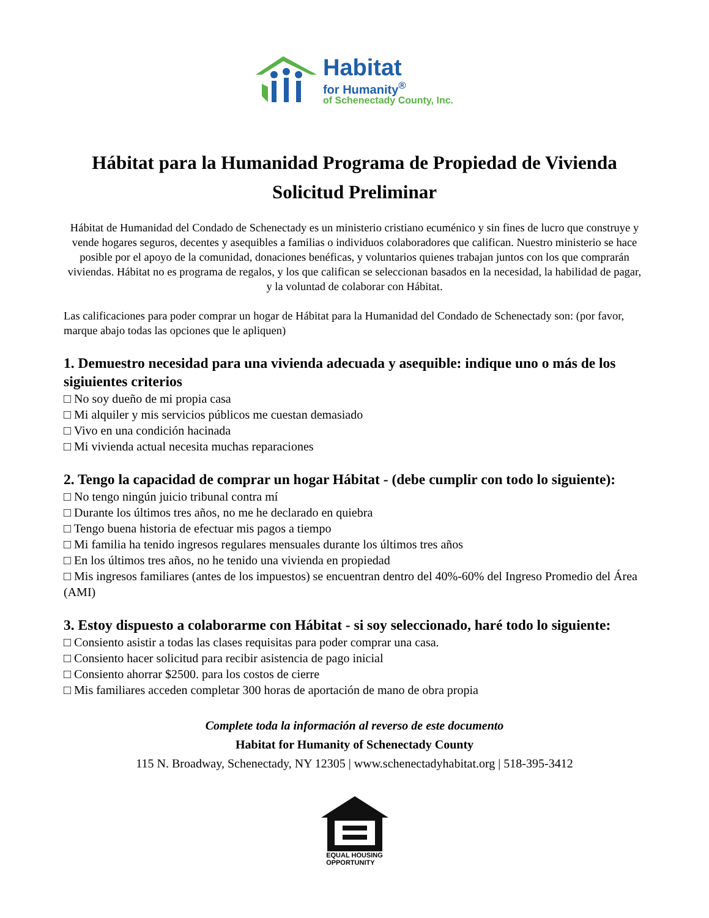Habitat
for Humanity<sup>®</sup>
of Schenectady County, Inc.
Hábitat para la Humanidad Programa de Propiedad de Vivienda
Solicitud Preliminar
Hábitat de Humanidad del Condado de Schenectady es un ministerio cristiano ecuménico y sin fines de lucro que construye y vende hogares seguros, decentes y asequibles a familias o individuos colaboradores que califican. Nuestro ministerio se hace posible por el apoyo de la comunidad, donaciones benéficas, y voluntarios quienes trabajan juntos con los que comprarán viviendas. Hábitat no es programa de regalos, y los que califican se seleccionan basados en la necesidad, la habilidad de pagar, y la voluntad de colaborar con Hábitat.
Las calificaciones para poder comprar un hogar de Hábitat para la Humanidad del Condado de Schenectady son: (por favor, marque abajo todas las opciones que le apliquen)
1. Demuestro necesidad para una vivienda adecuada y asequible: indique uno o más de los sigiuientes criterios
□ No soy dueño de mi propia casa
□ Mi alquiler y mis servicios públicos me cuestan demasiado
□ Vivo en una condición hacinada
□ Mi vivienda actual necesita muchas reparaciones
2. Tengo la capacidad de comprar un hogar Hábitat - (debe cumplir con todo lo siguiente):
□ No tengo ningún juicio tribunal contra mí
□ Durante los últimos tres años, no me he declarado en quiebra
□ Tengo buena historia de efectuar mis pagos a tiempo
□ Mi familia ha tenido ingresos regulares mensuales durante los últimos tres años
□ En los últimos tres años, no he tenido una vivienda en propiedad
□ Mis ingresos familiares (antes de los impuestos) se encuentran dentro del 40%-60% del Ingreso Promedio del Área (AMI)
3. Estoy dispuesto a colaborarme con Hábitat - si soy seleccionado, haré todo lo siguiente:
□ Consiento asistir a todas las clases requisitas para poder comprar una casa.
□ Consiento hacer solicitud para recibir asistencia de pago inicial
□ Consiento ahorrar $2500. para los costos de cierre
□ Mis familiares acceden completar 300 horas de aportación de mano de obra propia
Complete toda la información al reverso de este documento
Habitat for Humanity of Schenectady County
115 N. Broadway, Schenectady, NY 12305 | www.schenectadyhabitat.org | 518-395-3412
EQUAL HOUSING
OPPORTUNITY